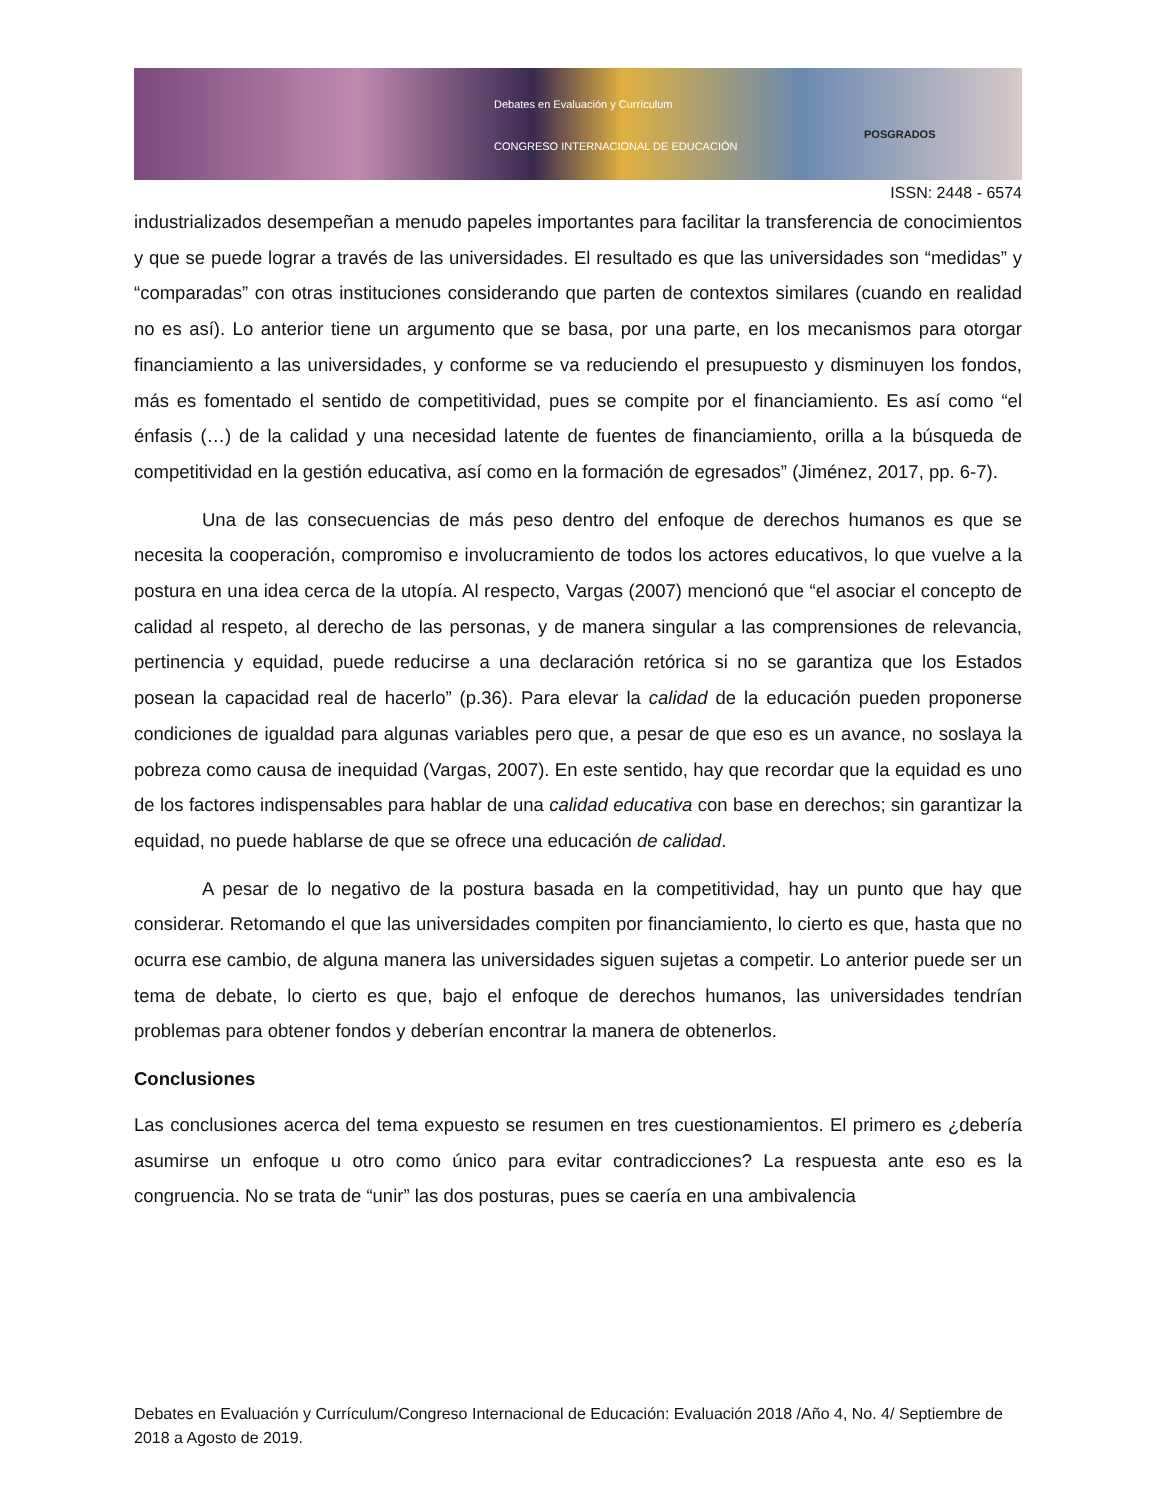Debates en Evaluación y Currículum
CONGRESO INTERNACIONAL DE EDUCACIÓN
POSGRADOS
ISSN: 2448 - 6574
industrializados desempeñan a menudo papeles importantes para facilitar la transferencia de conocimientos y que se puede lograr a través de las universidades. El resultado es que las universidades son “medidas” y “comparadas” con otras instituciones considerando que parten de contextos similares (cuando en realidad no es así). Lo anterior tiene un argumento que se basa, por una parte, en los mecanismos para otorgar financiamiento a las universidades, y conforme se va reduciendo el presupuesto y disminuyen los fondos, más es fomentado el sentido de competitividad, pues se compite por el financiamiento. Es así como “el énfasis (…) de la calidad y una necesidad latente de fuentes de financiamiento, orilla a la búsqueda de competitividad en la gestión educativa, así como en la formación de egresados” (Jiménez, 2017, pp. 6-7).
Una de las consecuencias de más peso dentro del enfoque de derechos humanos es que se necesita la cooperación, compromiso e involucramiento de todos los actores educativos, lo que vuelve a la postura en una idea cerca de la utopía. Al respecto, Vargas (2007) mencionó que “el asociar el concepto de calidad al respeto, al derecho de las personas, y de manera singular a las comprensiones de relevancia, pertinencia y equidad, puede reducirse a una declaración retórica si no se garantiza que los Estados posean la capacidad real de hacerlo” (p.36). Para elevar la calidad de la educación pueden proponerse condiciones de igualdad para algunas variables pero que, a pesar de que eso es un avance, no soslaya la pobreza como causa de inequidad (Vargas, 2007). En este sentido, hay que recordar que la equidad es uno de los factores indispensables para hablar de una calidad educativa con base en derechos; sin garantizar la equidad, no puede hablarse de que se ofrece una educación de calidad.
A pesar de lo negativo de la postura basada en la competitividad, hay un punto que hay que considerar. Retomando el que las universidades compiten por financiamiento, lo cierto es que, hasta que no ocurra ese cambio, de alguna manera las universidades siguen sujetas a competir. Lo anterior puede ser un tema de debate, lo cierto es que, bajo el enfoque de derechos humanos, las universidades tendrían problemas para obtener fondos y deberían encontrar la manera de obtenerlos.
Conclusiones
Las conclusiones acerca del tema expuesto se resumen en tres cuestionamientos. El primero es ¿debería asumirse un enfoque u otro como único para evitar contradicciones? La respuesta ante eso es la congruencia. No se trata de “unir” las dos posturas, pues se caería en una ambivalencia
Debates en Evaluación y Currículum/Congreso Internacional de Educación: Evaluación 2018 /Año 4, No. 4/ Septiembre de 2018 a Agosto de 2019.